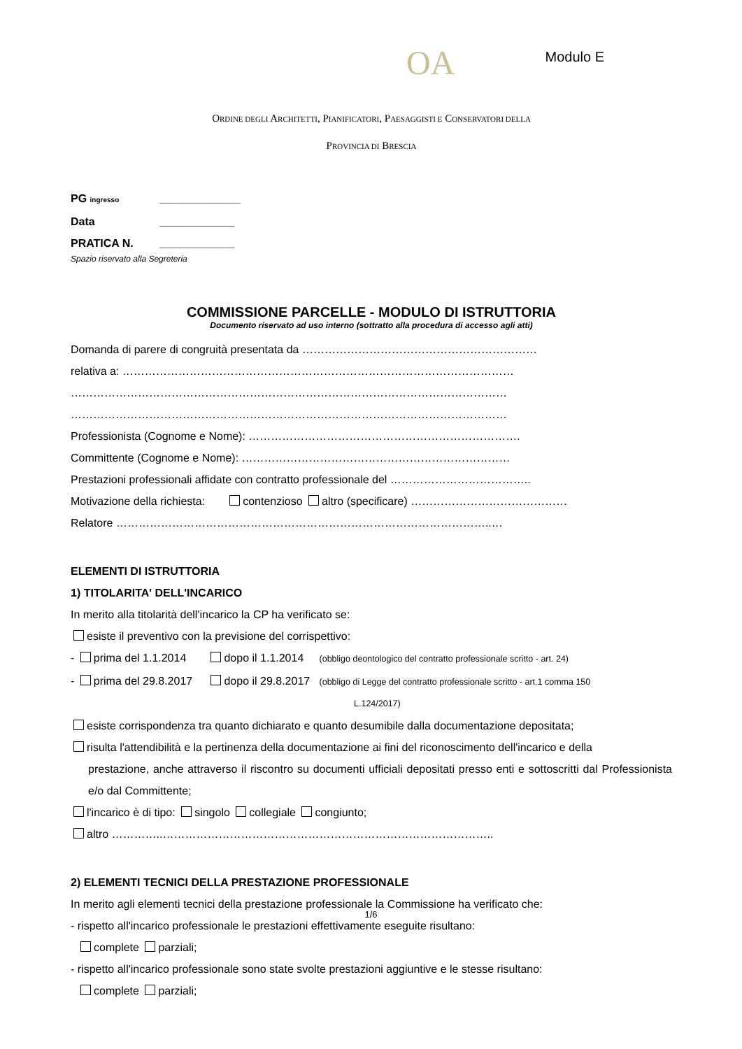OA Modulo E
ORDINE DEGLI ARCHITETTI, PIANIFICATORI, PAESAGGISTI E CONSERVATORI DELLA
PROVINCIA DI BRESCIA
PG ingresso _____________
Data ____________
PRATICA N. ____________
Spazio riservato alla Segreteria
COMMISSIONE PARCELLE - MODULO DI ISTRUTTORIA
Documento riservato ad uso interno (sottratto alla procedura di accesso agli atti)
Domanda di parere di congruità presentata da ………………………………………………………
relativa a: ……………………………………………………………………………………………
………………………………………………………………………………………………………
………………………………………………………………………………………………………
Professionista (Cognome e Nome): ……………………………………………………………….
Committente (Cognome e Nome): ………………………………………………………………
Prestazioni professionali affidate con contratto professionale del ………………………………..
Motivazione della richiesta: contenzioso altro (specificare) ……………………………………
Relatore ………………………………………………………………………………………..…
ELEMENTI DI ISTRUTTORIA
1) TITOLARITA' DELL'INCARICO
In merito alla titolarità dell'incarico la CP ha verificato se:
esiste il preventivo con la previsione del corrispettivo:
- prima del 1.1.2014 dopo il 1.1.2014 (obbligo deontologico del contratto professionale scritto - art. 24)
- prima del 29.8.2017 dopo il 29.8.2017 (obbligo di Legge del contratto professionale scritto - art.1 comma 150
L.124/2017)
esiste corrispondenza tra quanto dichiarato e quanto desumibile dalla documentazione depositata;
risulta l'attendibilità e la pertinenza della documentazione ai fini del riconoscimento dell'incarico e della
prestazione, anche attraverso il riscontro su documenti ufficiali depositati presso enti e sottoscritti dal Professionista e/o dal Committente;
l'incarico è di tipo: singolo collegiale congiunto;
altro …………..……………………………………………………………………………..
2) ELEMENTI TECNICI DELLA PRESTAZIONE PROFESSIONALE
In merito agli elementi tecnici della prestazione professionale la Commissione ha verificato che:
- rispetto all'incarico professionale le prestazioni effettivamente eseguite risultano:
complete parziali;
- rispetto all'incarico professionale sono state svolte prestazioni aggiuntive e le stesse risultano:
complete parziali;
1/6